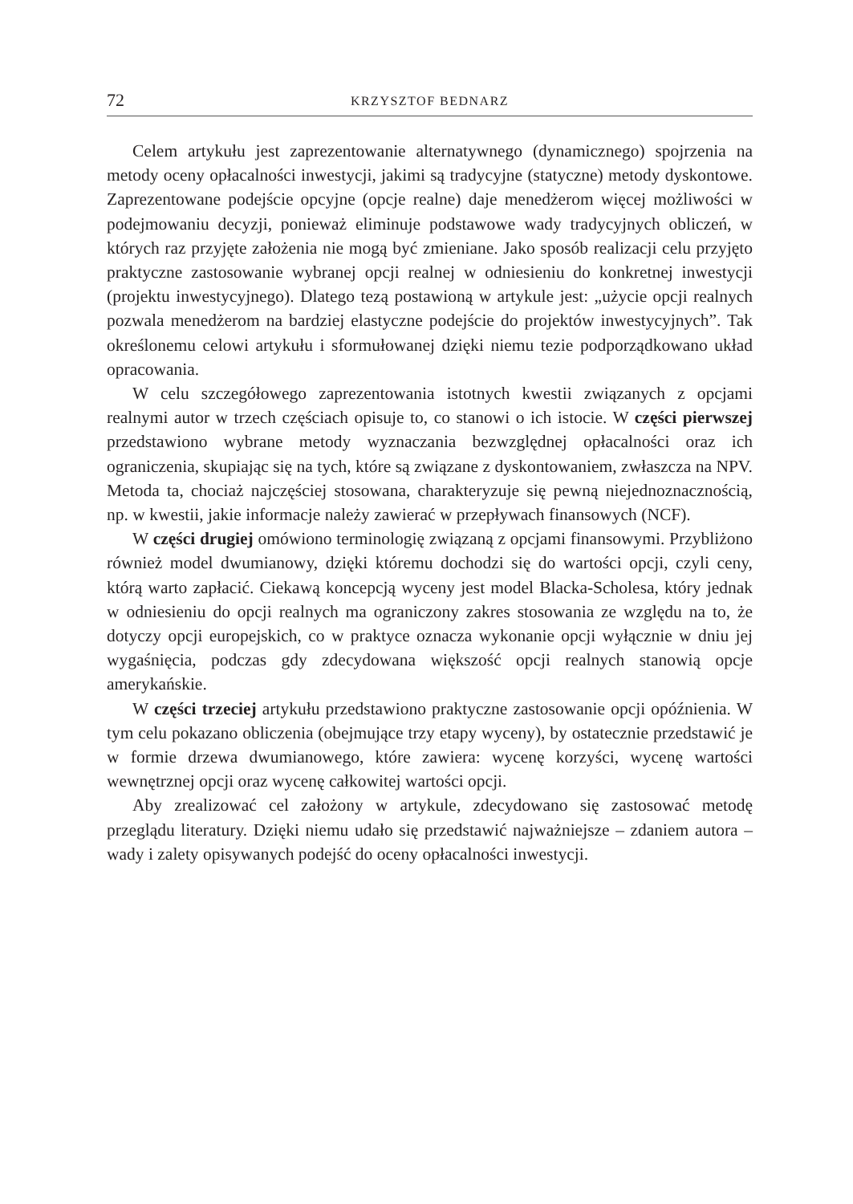72 KRZYSZTOF BEDNARZ
Celem artykułu jest zaprezentowanie alternatywnego (dynamicznego) spojrzenia na metody oceny opłacalności inwestycji, jakimi są tradycyjne (statyczne) metody dyskontowe. Zaprezentowane podejście opcyjne (opcje realne) daje menedżerom więcej możliwości w podejmowaniu decyzji, ponieważ eliminuje podstawowe wady tradycyjnych obliczeń, w których raz przyjęte założenia nie mogą być zmieniane. Jako sposób realizacji celu przyjęto praktyczne zastosowanie wybranej opcji realnej w odniesieniu do konkretnej inwestycji (projektu inwestycyjnego). Dlatego tezą postawioną w artykule jest: „użycie opcji realnych pozwala menedżerom na bardziej elastyczne podejście do projektów inwestycyjnych”. Tak określonemu celowi artykułu i sformułowanej dzięki niemu tezie podporządkowano układ opracowania.
W celu szczegółowego zaprezentowania istotnych kwestii związanych z opcjami realnymi autor w trzech częściach opisuje to, co stanowi o ich istocie. W części pierwszej przedstawiono wybrane metody wyznaczania bezwzględnej opłacalności oraz ich ograniczenia, skupiając się na tych, które są związane z dyskontowaniem, zwłaszcza na NPV. Metoda ta, chociaż najczęściej stosowana, charakteryzuje się pewną niejednoznacznością, np. w kwestii, jakie informacje należy zawierać w przepływach finansowych (NCF).
W części drugiej omówiono terminologię związaną z opcjami finansowymi. Przybliżono również model dwumianowy, dzięki któremu dochodzi się do wartości opcji, czyli ceny, którą warto zapłacić. Ciekawą koncepcją wyceny jest model Blacka-Scholesa, który jednak w odniesieniu do opcji realnych ma ograniczony zakres stosowania ze względu na to, że dotyczy opcji europejskich, co w praktyce oznacza wykonanie opcji wyłącznie w dniu jej wygaśnięcia, podczas gdy zdecydowana większość opcji realnych stanowią opcje amerykańskie.
W części trzeciej artykułu przedstawiono praktyczne zastosowanie opcji opóźnienia. W tym celu pokazano obliczenia (obejmujące trzy etapy wyceny), by ostatecznie przedstawić je w formie drzewa dwumianowego, które zawiera: wycenę korzyści, wycenę wartości wewnętrznej opcji oraz wycenę całkowitej wartości opcji.
Aby zrealizować cel założony w artykule, zdecydowano się zastosować metodę przeglądu literatury. Dzięki niemu udało się przedstawić najważniejsze – zdaniem autora – wady i zalety opisywanych podejść do oceny opłacalności inwestycji.